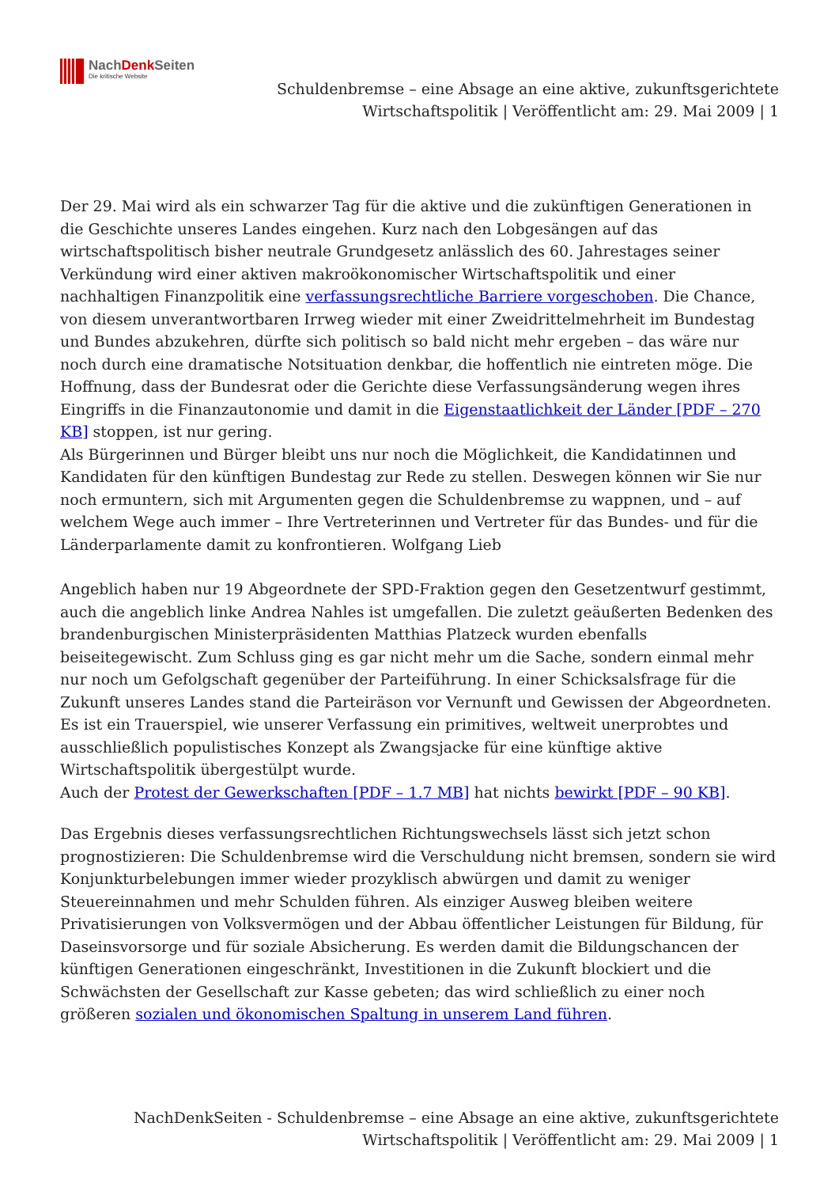NachDenk Seiten
Die kritische Website
Schuldenbremse – eine Absage an eine aktive, zukunftsgerichtete
Wirtschaftspolitik | Veröffentlicht am: 29. Mai 2009 | 1
Der 29. Mai wird als ein schwarzer Tag für die aktive und die zukünftigen Generationen in die Geschichte unseres Landes eingehen. Kurz nach den Lobgesängen auf das wirtschaftspolitisch bisher neutrale Grundgesetz anlässlich des 60. Jahrestages seiner Verkündung wird einer aktiven makroökonomischer Wirtschaftspolitik und einer nachhaltigen Finanzpolitik eine verfassungsrechtliche Barriere vorgeschoben. Die Chance, von diesem unverantwortbaren Irrweg wieder mit einer Zweidrittelmehrheit im Bundestag und Bundes abzukehren, dürfte sich politisch so bald nicht mehr ergeben – das wäre nur noch durch eine dramatische Notsituation denkbar, die hoffentlich nie eintreten möge. Die Hoffnung, dass der Bundesrat oder die Gerichte diese Verfassungsänderung wegen ihres Eingriffs in die Finanzautonomie und damit in die Eigenstaatlichkeit der Länder [PDF – 270 KB] stoppen, ist nur gering.
Als Bürgerinnen und Bürger bleibt uns nur noch die Möglichkeit, die Kandidatinnen und Kandidaten für den künftigen Bundestag zur Rede zu stellen. Deswegen können wir Sie nur noch ermuntern, sich mit Argumenten gegen die Schuldenbremse zu wappnen, und – auf welchem Wege auch immer – Ihre Vertreterinnen und Vertreter für das Bundes- und für die Länderparlamente damit zu konfrontieren. Wolfgang Lieb
Angeblich haben nur 19 Abgeordnete der SPD-Fraktion gegen den Gesetzentwurf gestimmt, auch die angeblich linke Andrea Nahles ist umgefallen. Die zuletzt geäußerten Bedenken des brandenburgischen Ministerpräsidenten Matthias Platzeck wurden ebenfalls beiseitegewischt. Zum Schluss ging es gar nicht mehr um die Sache, sondern einmal mehr nur noch um Gefolgschaft gegenüber der Parteiführung. In einer Schicksalsfrage für die Zukunft unseres Landes stand die Parteiräson vor Vernunft und Gewissen der Abgeordneten. Es ist ein Trauerspiel, wie unserer Verfassung ein primitives, weltweit unerprobtes und ausschließlich populistisches Konzept als Zwangsjacke für eine künftige aktive Wirtschaftspolitik übergestülpt wurde.
Auch der Protest der Gewerkschaften [PDF – 1.7 MB] hat nichts bewirkt [PDF – 90 KB].
Das Ergebnis dieses verfassungsrechtlichen Richtungswechsels lässt sich jetzt schon prognostizieren: Die Schuldenbremse wird die Verschuldung nicht bremsen, sondern sie wird Konjunkturbelebungen immer wieder prozyklisch abwürgen und damit zu weniger Steuereinnahmen und mehr Schulden führen. Als einziger Ausweg bleiben weitere Privatisierungen von Volksvermögen und der Abbau öffentlicher Leistungen für Bildung, für Daseinsvorsorge und für soziale Absicherung. Es werden damit die Bildungschancen der künftigen Generationen eingeschränkt, Investitionen in die Zukunft blockiert und die Schwächsten der Gesellschaft zur Kasse gebeten; das wird schließlich zu einer noch größeren sozialen und ökonomischen Spaltung in unserem Land führen.
NachDenkSeiten - Schuldenbremse – eine Absage an eine aktive, zukunftsgerichtete
Wirtschaftspolitik | Veröffentlicht am: 29. Mai 2009 | 1